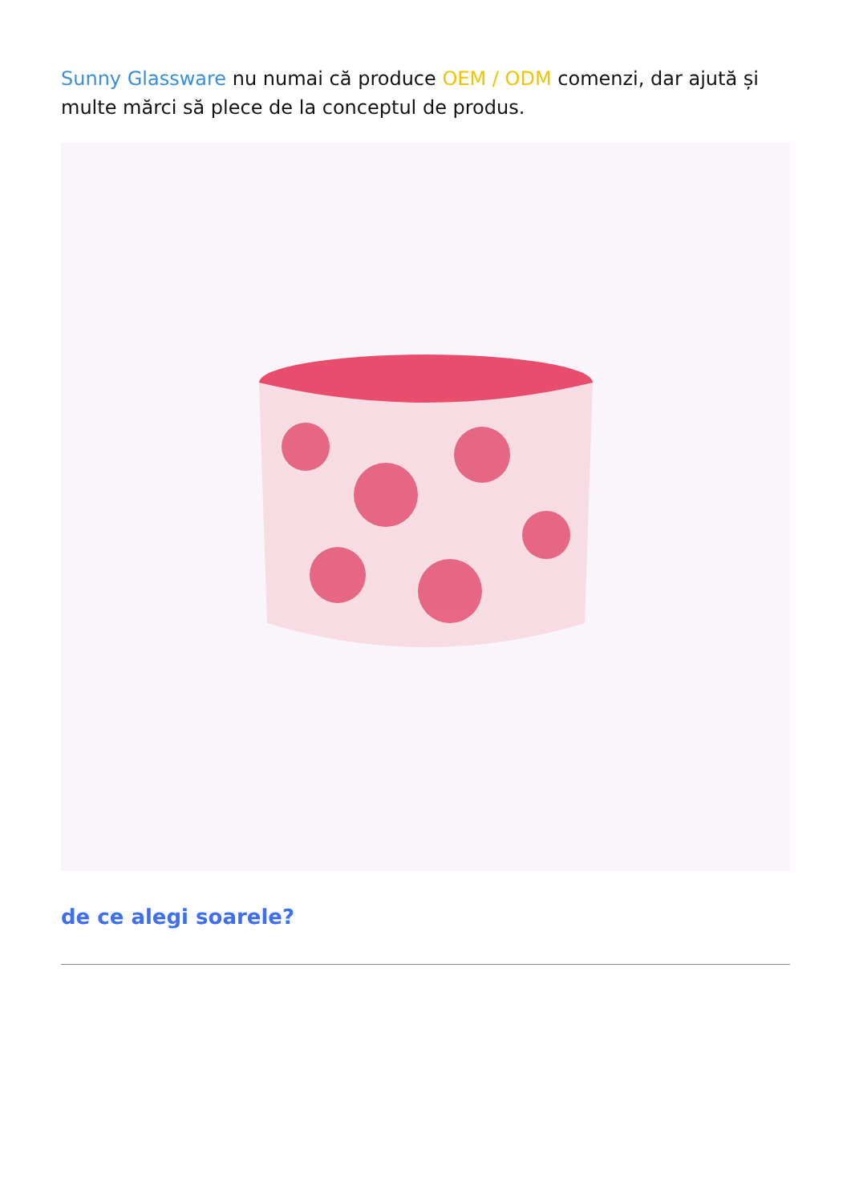Sunny Glassware nu numai că produce OEM / ODM comenzi, dar ajută și multe mărci să plece de la conceptul de produs.
de ce alegi soarele?